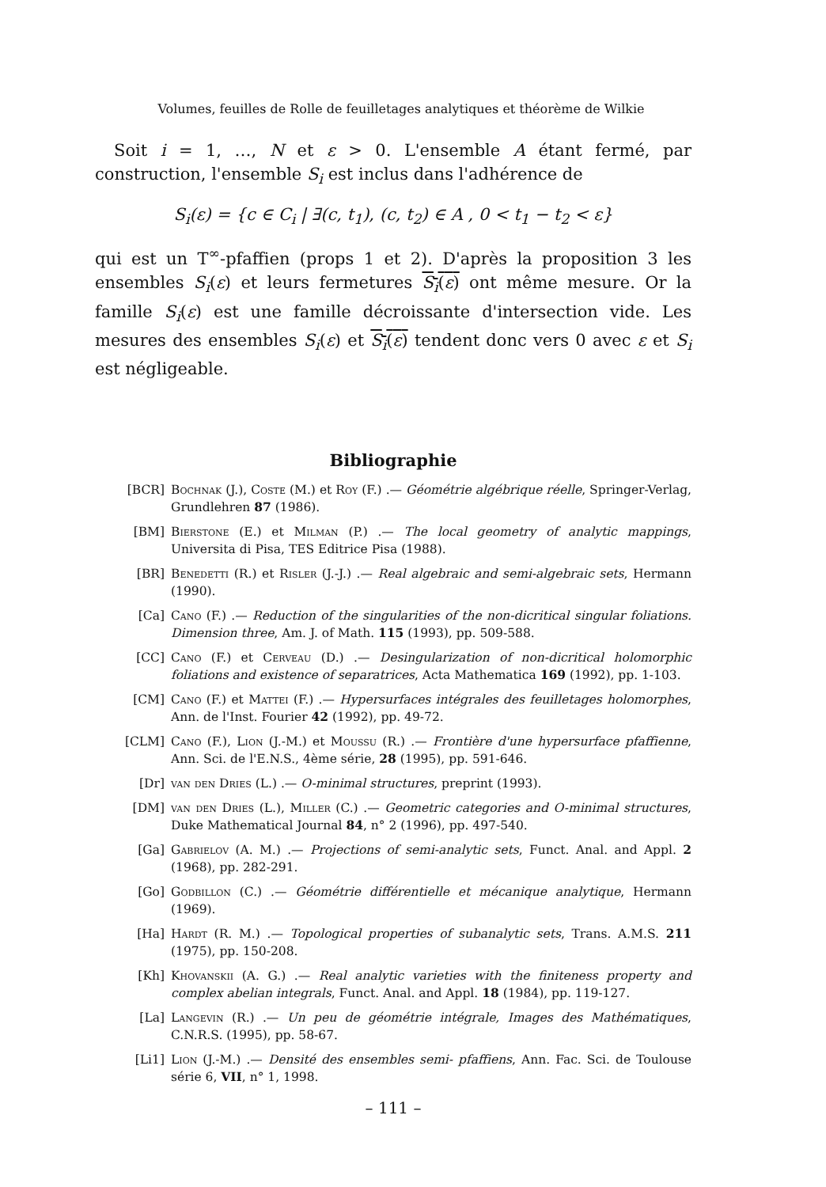Volumes, feuilles de Rolle de feuilletages analytiques et théorème de Wilkie
Soit i = 1, …, N et ε > 0. L'ensemble A étant fermé, par construction, l'ensemble S<sub>i</sub> est inclus dans l'adhérence de
S<sub>i</sub>(ε) = {c ∈ C<sub>i</sub> | ∃(c, t<sub>1</sub>), (c, t<sub>2</sub>) ∈ A , 0 < t<sub>1</sub> − t<sub>2</sub> < ε}
qui est un T<sup>∞</sup>-pfaffien (props 1 et 2). D'après la proposition 3 les ensembles S<sub>i</sub>(ε) et leurs fermetures S<sub>i</sub>(ε) ont même mesure. Or la famille S<sub>i</sub>(ε) est une famille décroissante d'intersection vide. Les mesures des ensembles S<sub>i</sub>(ε) et S<sub>i</sub>(ε) tendent donc vers 0 avec ε et S<sub>i</sub> est négligeable.
Bibliographie
[BCR] Bochnak (J.), Coste (M.) et Roy (F.) .— Géométrie algébrique réelle, Springer-Verlag, Grundlehren 87 (1986).
[BM] Bierstone (E.) et Milman (P.) .— The local geometry of analytic mappings, Universita di Pisa, TES Editrice Pisa (1988).
[BR] Benedetti (R.) et Risler (J.-J.) .— Real algebraic and semi-algebraic sets, Hermann (1990).
[Ca] Cano (F.) .— Reduction of the singularities of the non-dicritical singular foliations. Dimension three, Am. J. of Math. 115 (1993), pp. 509-588.
[CC] Cano (F.) et Cerveau (D.) .— Desingularization of non-dicritical holomorphic foliations and existence of separatrices, Acta Mathematica 169 (1992), pp. 1-103.
[CM] Cano (F.) et Mattei (F.) .— Hypersurfaces intégrales des feuilletages holomorphes, Ann. de l'Inst. Fourier 42 (1992), pp. 49-72.
[CLM] Cano (F.), Lion (J.-M.) et Moussu (R.) .— Frontière d'une hypersurface pfaffienne, Ann. Sci. de l'E.N.S., 4ème série, 28 (1995), pp. 591-646.
[Dr] van den Dries (L.) .— O-minimal structures, preprint (1993).
[DM] van den Dries (L.), Miller (C.) .— Geometric categories and O-minimal structures, Duke Mathematical Journal 84, n° 2 (1996), pp. 497-540.
[Ga] Gabrielov (A. M.) .— Projections of semi-analytic sets, Funct. Anal. and Appl. 2 (1968), pp. 282-291.
[Go] Godbillon (C.) .— Géométrie différentielle et mécanique analytique, Hermann (1969).
[Ha] Hardt (R. M.) .— Topological properties of subanalytic sets, Trans. A.M.S. 211 (1975), pp. 150-208.
[Kh] Khovanskii (A. G.) .— Real analytic varieties with the finiteness property and complex abelian integrals, Funct. Anal. and Appl. 18 (1984), pp. 119-127.
[La] Langevin (R.) .— Un peu de géométrie intégrale, Images des Mathématiques, C.N.R.S. (1995), pp. 58-67.
[Li1] Lion (J.-M.) .— Densité des ensembles semi- pfaffiens, Ann. Fac. Sci. de Toulouse série 6, VII, n° 1, 1998.
– 111 –